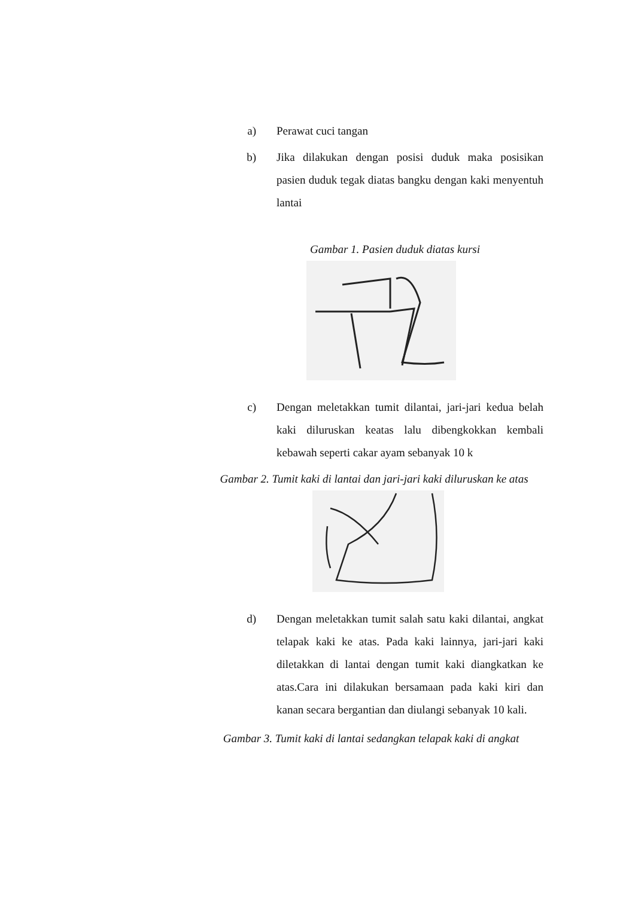a) Perawat cuci tangan
b) Jika dilakukan dengan posisi duduk maka posisikan pasien duduk tegak diatas bangku dengan kaki menyentuh lantai
Gambar 1. Pasien duduk diatas kursi
c) Dengan meletakkan tumit dilantai, jari-jari kedua belah kaki diluruskan keatas lalu dibengkokkan kembali kebawah seperti cakar ayam sebanyak 10 k
Gambar 2. Tumit kaki di lantai dan jari-jari kaki diluruskan ke atas
d) Dengan meletakkan tumit salah satu kaki dilantai, angkat telapak kaki ke atas. Pada kaki lainnya, jari-jari kaki diletakkan di lantai dengan tumit kaki diangkatkan ke atas.Cara ini dilakukan bersamaan pada kaki kiri dan kanan secara bergantian dan diulangi sebanyak 10 kali.
Gambar 3. Tumit kaki di lantai sedangkan telapak kaki di angkat